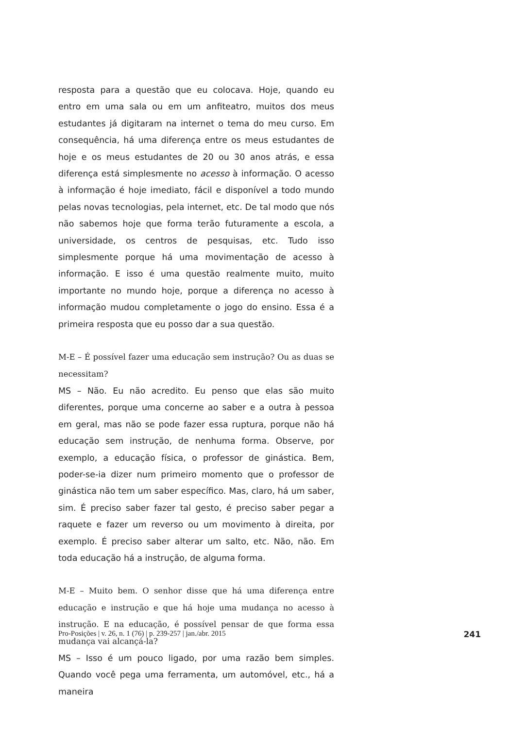resposta para a questão que eu colocava. Hoje, quando eu entro em uma sala ou em um anfiteatro, muitos dos meus estudantes já digitaram na internet o tema do meu curso. Em consequência, há uma diferença entre os meus estudantes de hoje e os meus estudantes de 20 ou 30 anos atrás, e essa diferença está simplesmente no acesso à informação. O acesso à informação é hoje imediato, fácil e disponível a todo mundo pelas novas tecnologias, pela internet, etc. De tal modo que nós não sabemos hoje que forma terão futuramente a escola, a universidade, os centros de pesquisas, etc. Tudo isso simplesmente porque há uma movimentação de acesso à informação. E isso é uma questão realmente muito, muito importante no mundo hoje, porque a diferença no acesso à informação mudou completamente o jogo do ensino. Essa é a primeira resposta que eu posso dar a sua questão.
M-E – É possível fazer uma educação sem instrução? Ou as duas se necessitam?
MS – Não. Eu não acredito. Eu penso que elas são muito diferentes, porque uma concerne ao saber e a outra à pessoa em geral, mas não se pode fazer essa ruptura, porque não há educação sem instrução, de nenhuma forma. Observe, por exemplo, a educação física, o professor de ginástica. Bem, poder-se-ia dizer num primeiro momento que o professor de ginástica não tem um saber específico. Mas, claro, há um saber, sim. É preciso saber fazer tal gesto, é preciso saber pegar a raquete e fazer um reverso ou um movimento à direita, por exemplo. É preciso saber alterar um salto, etc. Não, não. Em toda educação há a instrução, de alguma forma.
M-E – Muito bem. O senhor disse que há uma diferença entre educação e instrução e que há hoje uma mudança no acesso à instrução. E na educação, é possível pensar de que forma essa mudança vai alcançá-la?
MS – Isso é um pouco ligado, por uma razão bem simples. Quando você pega uma ferramenta, um automóvel, etc., há a maneira
Pro-Posições | v. 26, n. 1 (76) | p. 239-257 | jan./abr. 2015 241